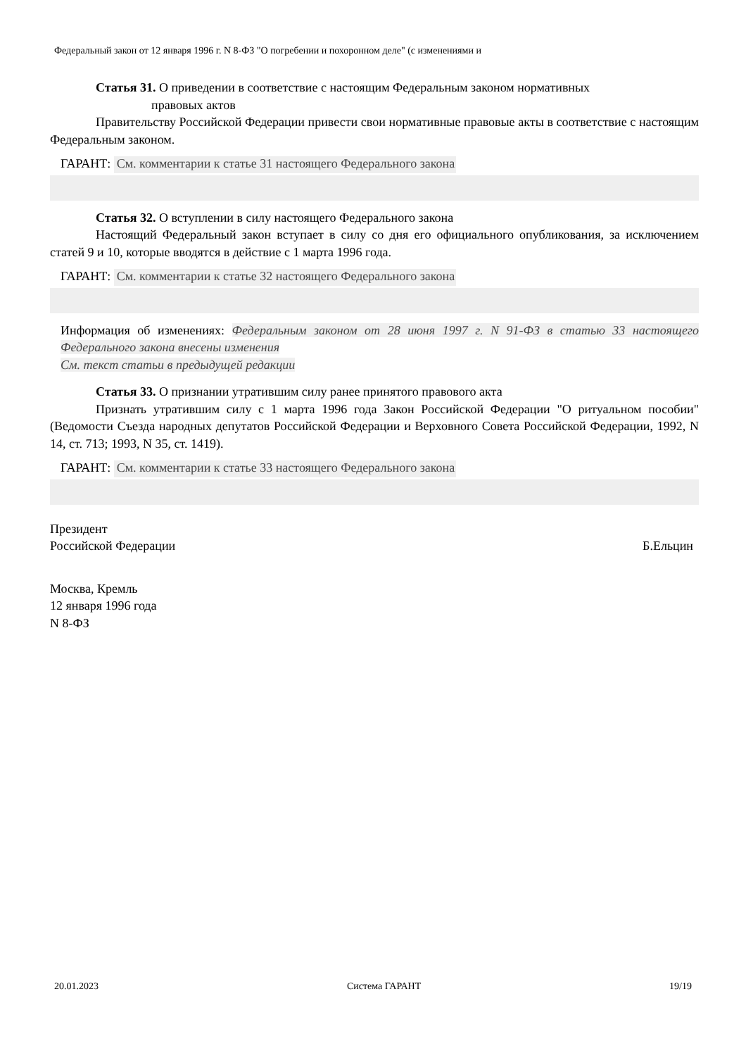Федеральный закон от 12 января 1996 г. N 8-ФЗ "О погребении и похоронном деле" (с изменениями и
Статья 31. О приведении в соответствие с настоящим Федеральным законом нормативных
правовых актов
Правительству Российской Федерации привести свои нормативные правовые акты в соответствие с настоящим Федеральным законом.
ГАРАНТ: См. комментарии к статье 31 настоящего Федерального закона
Статья 32. О вступлении в силу настоящего Федерального закона
Настоящий Федеральный закон вступает в силу со дня его официального опубликования, за исключением статей 9 и 10, которые вводятся в действие с 1 марта 1996 года.
ГАРАНТ: См. комментарии к статье 32 настоящего Федерального закона
Информация об изменениях: Федеральным законом от 28 июня 1997 г. N 91-ФЗ в статью 33 настоящего Федерального закона внесены изменения
См. текст статьи в предыдущей редакции
Статья 33. О признании утратившим силу ранее принятого правового акта
Признать утратившим силу с 1 марта 1996 года Закон Российской Федерации "О ритуальном пособии" (Ведомости Съезда народных депутатов Российской Федерации и Верховного Совета Российской Федерации, 1992, N 14, ст. 713; 1993, N 35, ст. 1419).
ГАРАНТ: См. комментарии к статье 33 настоящего Федерального закона
Президент
Российской Федерации Б.Ельцин
Москва, Кремль
12 января 1996 года
N 8-ФЗ
20.01.2023 Система ГАРАНТ 19/19